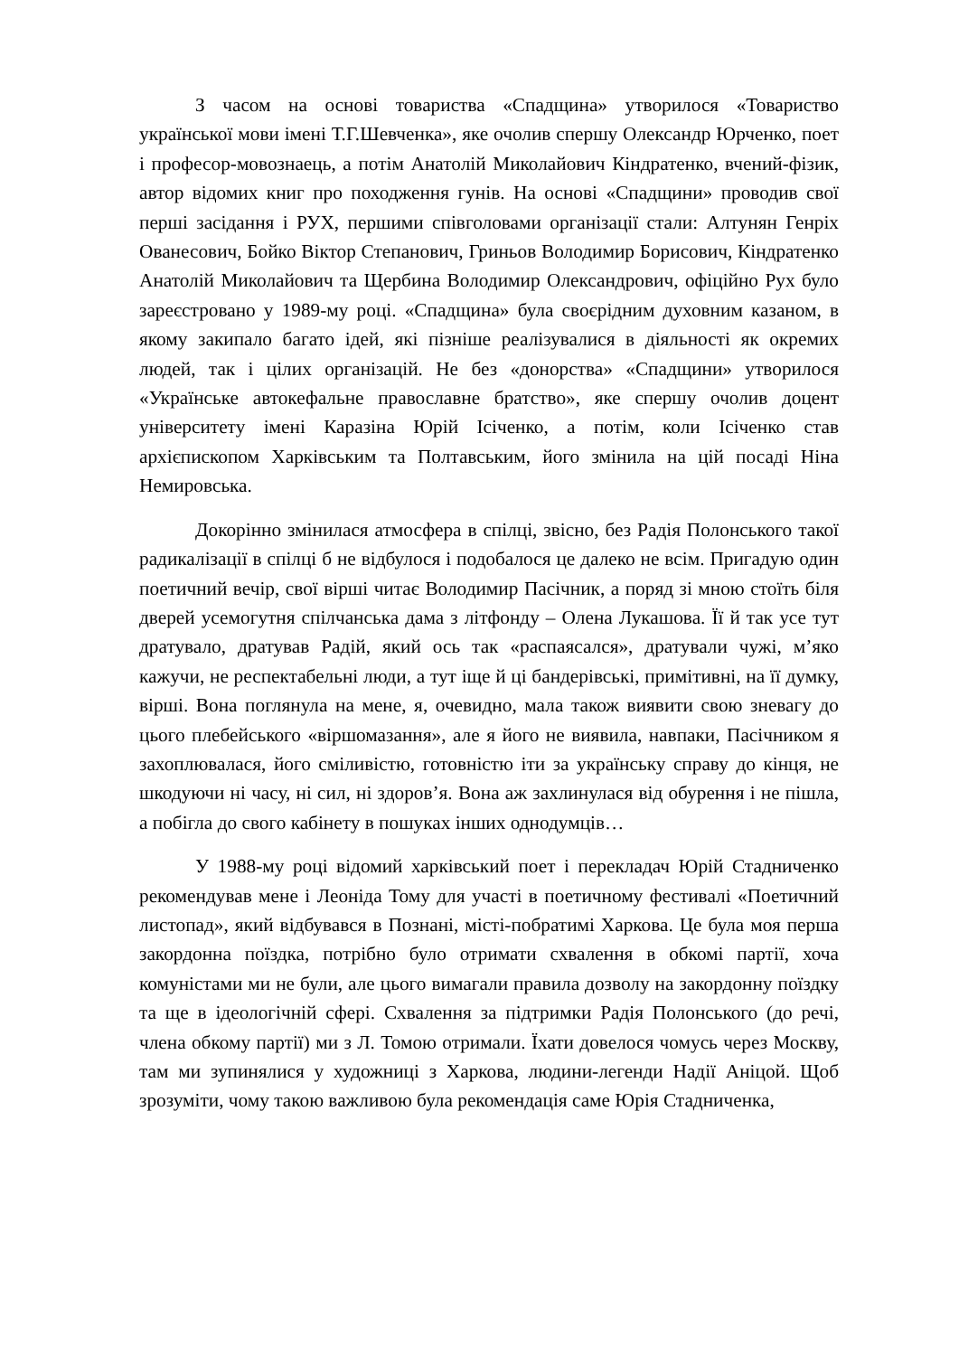З часом на основі товариства «Спадщина» утворилося «Товариство української мови імені Т.Г.Шевченка», яке очолив спершу Олександр Юрченко, поет і професор-мовознаець, а потім Анатолій Миколайович Кіндратенко, вчений-фізик, автор відомих книг про походження гунів. На основі «Спадщини» проводив свої перші засідання і РУХ, першими співголовами організації стали: Алтунян Генріх Ованесович, Бойко Віктор Степанович, Гриньов Володимир Борисович, Кіндратенко Анатолій Миколайович та Щербина Володимир Олександрович, офіційно Рух було зареєстровано у 1989-му році. «Спадщина» була своєрідним духовним казаном, в якому закипало багато ідей, які пізніше реалізувалися в діяльності як окремих людей, так і цілих організацій. Не без «донорства» «Спадщини» утворилося «Українське автокефальне православне братство», яке спершу очолив доцент університету імені Каразіна Юрій Ісіченко, а потім, коли Ісіченко став архієпископом Харківським та Полтавським, його змінила на цій посаді Ніна Немировська.
Докорінно змінилася атмосфера в спілці, звісно, без Радія Полонського такої радикалізації в спілці б не відбулося і подобалося це далеко не всім. Пригадую один поетичний вечір, свої вірші читає Володимир Пасічник, а поряд зі мною стоїть біля дверей усемогутня спілчанська дама з літфонду – Олена Лукашова. Її й так усе тут дратувало, дратував Радій, який ось так «распаясался», дратували чужі, м’яко кажучи, не респектабельні люди, а тут іще й ці бандерівські, примітивні, на її думку, вірші. Вона поглянула на мене, я, очевидно, мала також виявити свою зневагу до цього плебейського «віршомазання», але я його не виявила, навпаки, Пасічником я захоплювалася, його сміливістю, готовністю іти за українську справу до кінця, не шкодуючи ні часу, ні сил, ні здоров’я. Вона аж захлинулася від обурення і не пішла, а побігла до свого кабінету в пошуках інших однодумців…
У 1988-му році відомий харківський поет і перекладач Юрій Стадниченко рекомендував мене і Леоніда Тому для участі в поетичному фестивалі «Поетичний листопад», який відбувався в Познані, місті-побратимі Харкова. Це була моя перша закордонна поїздка, потрібно було отримати схвалення в обкомі партії, хоча комуністами ми не були, але цього вимагали правила дозволу на закордонну поїздку та ще в ідеологічній сфері. Схвалення за підтримки Радія Полонського (до речі, члена обкому партії) ми з Л. Томою отримали. Їхати довелося чомусь через Москву, там ми зупинялися у художниці з Харкова, людини-легенди Надії Аніцой. Щоб зрозуміти, чому такою важливою була рекомендація саме Юрія Стадниченка,